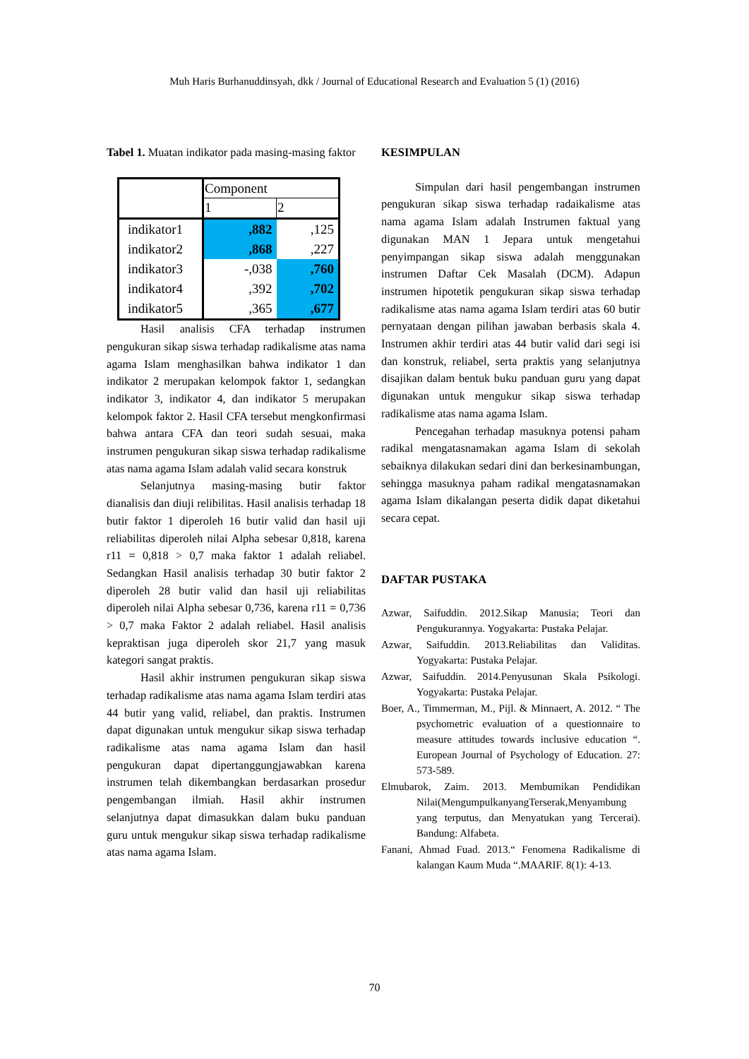Muh Haris Burhanuddinsyah, dkk / Journal of Educational Research and Evaluation 5 (1) (2016)
Tabel 1. Muatan indikator pada masing-masing faktor
| | Component | |
| | 1 | 2 |
| indikator1 | ,882 | ,125 |
| indikator2 | ,868 | ,227 |
| indikator3 | -,038 | ,760 |
| indikator4 | ,392 | ,702 |
| indikator5 | ,365 | ,677 |
Hasil analisis CFA terhadap instrumen pengukuran sikap siswa terhadap radikalisme atas nama agama Islam menghasilkan bahwa indikator 1 dan indikator 2 merupakan kelompok faktor 1, sedangkan indikator 3, indikator 4, dan indikator 5 merupakan kelompok faktor 2. Hasil CFA tersebut mengkonfirmasi bahwa antara CFA dan teori sudah sesuai, maka instrumen pengukuran sikap siswa terhadap radikalisme atas nama agama Islam adalah valid secara konstruk
Selanjutnya masing-masing butir faktor dianalisis dan diuji relibilitas. Hasil analisis terhadap 18 butir faktor 1 diperoleh 16 butir valid dan hasil uji reliabilitas diperoleh nilai Alpha sebesar 0,818, karena r11 = 0,818 > 0,7 maka faktor 1 adalah reliabel. Sedangkan Hasil analisis terhadap 30 butir faktor 2 diperoleh 28 butir valid dan hasil uji reliabilitas diperoleh nilai Alpha sebesar 0,736, karena r11 = 0,736 > 0,7 maka Faktor 2 adalah reliabel. Hasil analisis kepraktisan juga diperoleh skor 21,7 yang masuk kategori sangat praktis.
Hasil akhir instrumen pengukuran sikap siswa terhadap radikalisme atas nama agama Islam terdiri atas 44 butir yang valid, reliabel, dan praktis. Instrumen dapat digunakan untuk mengukur sikap siswa terhadap radikalisme atas nama agama Islam dan hasil pengukuran dapat dipertanggungjawabkan karena instrumen telah dikembangkan berdasarkan prosedur pengembangan ilmiah. Hasil akhir instrumen selanjutnya dapat dimasukkan dalam buku panduan guru untuk mengukur sikap siswa terhadap radikalisme atas nama agama Islam.
KESIMPULAN
Simpulan dari hasil pengembangan instrumen pengukuran sikap siswa terhadap radaikalisme atas nama agama Islam adalah Instrumen faktual yang digunakan MAN 1 Jepara untuk mengetahui penyimpangan sikap siswa adalah menggunakan instrumen Daftar Cek Masalah (DCM). Adapun instrumen hipotetik pengukuran sikap siswa terhadap radikalisme atas nama agama Islam terdiri atas 60 butir pernyataan dengan pilihan jawaban berbasis skala 4. Instrumen akhir terdiri atas 44 butir valid dari segi isi dan konstruk, reliabel, serta praktis yang selanjutnya disajikan dalam bentuk buku panduan guru yang dapat digunakan untuk mengukur sikap siswa terhadap radikalisme atas nama agama Islam.
Pencegahan terhadap masuknya potensi paham radikal mengatasnamakan agama Islam di sekolah sebaiknya dilakukan sedari dini dan berkesinambungan, sehingga masuknya paham radikal mengatasnamakan agama Islam dikalangan peserta didik dapat diketahui secara cepat.
DAFTAR PUSTAKA
Azwar, Saifuddin. 2012.Sikap Manusia; Teori dan Pengukurannya. Yogyakarta: Pustaka Pelajar.
Azwar, Saifuddin. 2013.Reliabilitas dan Validitas. Yogyakarta: Pustaka Pelajar.
Azwar, Saifuddin. 2014.Penyusunan Skala Psikologi. Yogyakarta: Pustaka Pelajar.
Boer, A., Timmerman, M., Pijl. & Minnaert, A. 2012. “ The psychometric evaluation of a questionnaire to measure attitudes towards inclusive education “. European Journal of Psychology of Education. 27: 573-589.
Elmubarok, Zaim. 2013. Membumikan Pendidikan Nilai(MengumpulkanyangTerserak,Menyambung yang terputus, dan Menyatukan yang Tercerai). Bandung: Alfabeta.
Fanani, Ahmad Fuad. 2013.“ Fenomena Radikalisme di kalangan Kaum Muda “.MAARIF. 8(1): 4-13.
70